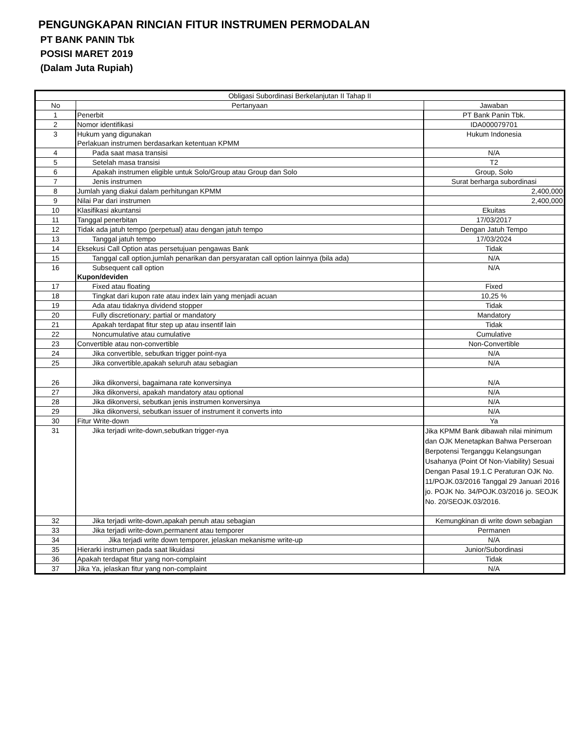PENGUNGKAPAN RINCIAN FITUR INSTRUMEN PERMODALAN
PT BANK PANIN Tbk
POSISI MARET 2019
(Dalam Juta Rupiah)
| Obligasi Subordinasi Berkelanjutan II Tahap II | | |
| --- | --- | --- |
| No | Pertanyaan | Jawaban |
| 1 | Penerbit | PT Bank Panin Tbk. |
| 2 | Nomor identifikasi | IDA000079701 |
| 3 | Hukum yang digunakan Perlakuan instrumen berdasarkan ketentuan KPMM | Hukum Indonesia |
| 4 | Pada saat masa transisi | N/A |
| 5 | Setelah masa transisi | T2 |
| 6 | Apakah instrumen eligible untuk Solo/Group atau Group dan Solo | Group, Solo |
| 7 | Jenis instrumen | Surat berharga subordinasi |
| 8 | Jumlah yang diakui dalam perhitungan KPMM | 2,400,000 |
| 9 | Nilai Par dari instrumen | 2,400,000 |
| 10 | Klasifikasi akuntansi | Ekuitas |
| 11 | Tanggal penerbitan | 17/03/2017 |
| 12 | Tidak ada jatuh tempo (perpetual) atau dengan jatuh tempo | Dengan Jatuh Tempo |
| 13 | Tanggal jatuh tempo | 17/03/2024 |
| 14 | Eksekusi Call Option atas persetujuan pengawas Bank | Tidak |
| 15 | Tanggal call option,jumlah penarikan dan persyaratan call option lainnya (bila ada) | N/A |
| 16 | Subsequent call option Kupon/deviden | N/A |
| 17 | Fixed atau floating | Fixed |
| 18 | Tingkat dari kupon rate atau index lain yang menjadi acuan | 10,25 % |
| 19 | Ada atau tidaknya dividend stopper | Tidak |
| 20 | Fully discretionary; partial or mandatory | Mandatory |
| 21 | Apakah terdapat fitur step up atau insentif lain | Tidak |
| 22 | Noncumulative atau cumulative | Cumulative |
| 23 | Convertible atau non-convertible | Non-Convertible |
| 24 | Jika convertible, sebutkan trigger point-nya | N/A |
| 25 | Jika convertible,apakah seluruh atau sebagian | N/A |
| 26 | Jika dikonversi, bagaimana rate konversinya | N/A |
| 27 | Jika dikonversi, apakah mandatory atau optional | N/A |
| 28 | Jika dikonversi, sebutkan jenis instrumen konversinya | N/A |
| 29 | Jika dikonversi, sebutkan issuer of instrument it converts into | N/A |
| 30 | Fitur Write-down | Ya |
| 31 | Jika terjadi write-down,sebutkan trigger-nya | Jika KPMM Bank dibawah nilai minimum dan OJK Menetapkan Bahwa Perseroan Berpotensi Terganggu Kelangsungan Usahanya (Point Of Non-Viability) Sesuai Dengan Pasal 19.1.C Peraturan OJK No. 11/POJK.03/2016 Tanggal 29 Januari 2016 jo. POJK No. 34/POJK.03/2016 jo. SEOJK No. 20/SEOJK.03/2016. |
| 32 | Jika terjadi write-down,apakah penuh atau sebagian | Kemungkinan di write down sebagian |
| 33 | Jika terjadi write-down,permanent atau temporer | Permanen |
| 34 | Jika terjadi write down temporer, jelaskan mekanisme write-up | N/A |
| 35 | Hierarki instrumen pada saat likuidasi | Junior/Subordinasi |
| 36 | Apakah terdapat fitur yang non-complaint | Tidak |
| 37 | Jika Ya, jelaskan fitur yang non-complaint | N/A |